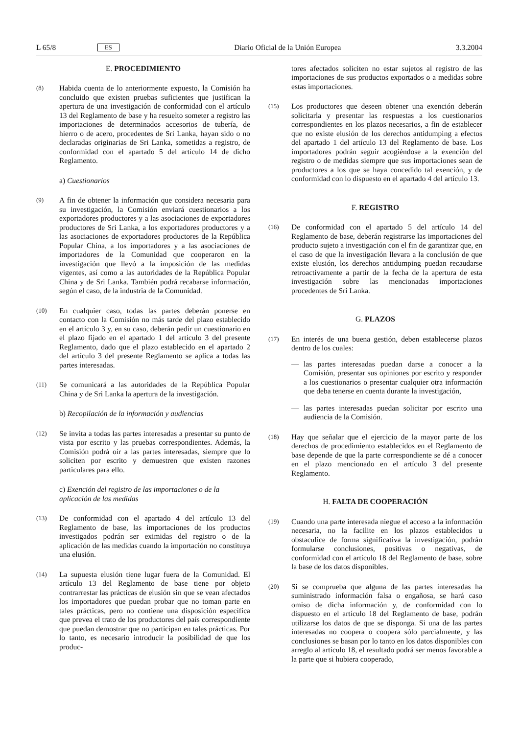L 65/8 ES Diario Oficial de la Unión Europea 3.3.2004
E. PROCEDIMIENTO
(8)
Habida cuenta de lo anteriormente expuesto, la Comisión ha concluido que existen pruebas suficientes que justifican la apertura de una investigación de conformidad con el artículo 13 del Reglamento de base y ha resuelto someter a registro las importaciones de determinados accesorios de tubería, de hierro o de acero, procedentes de Sri Lanka, hayan sido o no declaradas originarias de Sri Lanka, sometidas a registro, de conformidad con el apartado 5 del artículo 14 de dicho Reglamento.
a) Cuestionarios
(9)
A fin de obtener la información que considera necesaria para su investigación, la Comisión enviará cuestionarios a los exportadores productores y a las asociaciones de exportadores productores de Sri Lanka, a los exportadores productores y a las asociaciones de exportadores productores de la República Popular China, a los importadores y a las asociaciones de importadores de la Comunidad que cooperaron en la investigación que llevó a la imposición de las medidas vigentes, así como a las autoridades de la República Popular China y de Sri Lanka. También podrá recabarse información, según el caso, de la industria de la Comunidad.
(10)
En cualquier caso, todas las partes deberán ponerse en contacto con la Comisión no más tarde del plazo establecido en el artículo 3 y, en su caso, deberán pedir un cuestionario en el plazo fijado en el apartado 1 del artículo 3 del presente Reglamento, dado que el plazo establecido en el apartado 2 del artículo 3 del presente Reglamento se aplica a todas las partes interesadas.
(11)
Se comunicará a las autoridades de la República Popular China y de Sri Lanka la apertura de la investigación.
b) Recopilación de la información y audiencias
(12)
Se invita a todas las partes interesadas a presentar su punto de vista por escrito y las pruebas correspondientes. Además, la Comisión podrá oír a las partes interesadas, siempre que lo soliciten por escrito y demuestren que existen razones particulares para ello.
c) Exención del registro de las importaciones o de la aplicación de las medidas
(13)
De conformidad con el apartado 4 del artículo 13 del Reglamento de base, las importaciones de los productos investigados podrán ser eximidas del registro o de la aplicación de las medidas cuando la importación no constituya una elusión.
(14)
La supuesta elusión tiene lugar fuera de la Comunidad. El artículo 13 del Reglamento de base tiene por objeto contrarrestar las prácticas de elusión sin que se vean afectados los importadores que puedan probar que no toman parte en tales prácticas, pero no contiene una disposición específica que prevea el trato de los productores del país correspondiente que puedan demostrar que no participan en tales prácticas. Por lo tanto, es necesario introducir la posibilidad de que los produc-
tores afectados soliciten no estar sujetos al registro de las importaciones de sus productos exportados o a medidas sobre estas importaciones.
(15)
Los productores que deseen obtener una exención deberán solicitarla y presentar las respuestas a los cuestionarios correspondientes en los plazos necesarios, a fin de establecer que no existe elusión de los derechos antidumping a efectos del apartado 1 del artículo 13 del Reglamento de base. Los importadores podrán seguir acogiéndose a la exención del registro o de medidas siempre que sus importaciones sean de productores a los que se haya concedido tal exención, y de conformidad con lo dispuesto en el apartado 4 del artículo 13.
F. REGISTRO
(16)
De conformidad con el apartado 5 del artículo 14 del Reglamento de base, deberán registrarse las importaciones del producto sujeto a investigación con el fin de garantizar que, en el caso de que la investigación llevara a la conclusión de que existe elusión, los derechos antidumping puedan recaudarse retroactivamente a partir de la fecha de la apertura de esta investigación sobre las mencionadas importaciones procedentes de Sri Lanka.
G. PLAZOS
(17)
En interés de una buena gestión, deben establecerse plazos dentro de los cuales:
— las partes interesadas puedan darse a conocer a la Comisión, presentar sus opiniones por escrito y responder a los cuestionarios o presentar cualquier otra información que deba tenerse en cuenta durante la investigación,
— las partes interesadas puedan solicitar por escrito una audiencia de la Comisión.
(18)
Hay que señalar que el ejercicio de la mayor parte de los derechos de procedimiento establecidos en el Reglamento de base depende de que la parte correspondiente se dé a conocer en el plazo mencionado en el artículo 3 del presente Reglamento.
H. FALTA DE COOPERACIÓN
(19)
Cuando una parte interesada niegue el acceso a la información necesaria, no la facilite en los plazos establecidos u obstaculice de forma significativa la investigación, podrán formularse conclusiones, positivas o negativas, de conformidad con el artículo 18 del Reglamento de base, sobre la base de los datos disponibles.
(20)
Si se comprueba que alguna de las partes interesadas ha suministrado información falsa o engañosa, se hará caso omiso de dicha información y, de conformidad con lo dispuesto en el artículo 18 del Reglamento de base, podrán utilizarse los datos de que se disponga. Si una de las partes interesadas no coopera o coopera sólo parcialmente, y las conclusiones se basan por lo tanto en los datos disponibles con arreglo al artículo 18, el resultado podrá ser menos favorable a la parte que si hubiera cooperado,